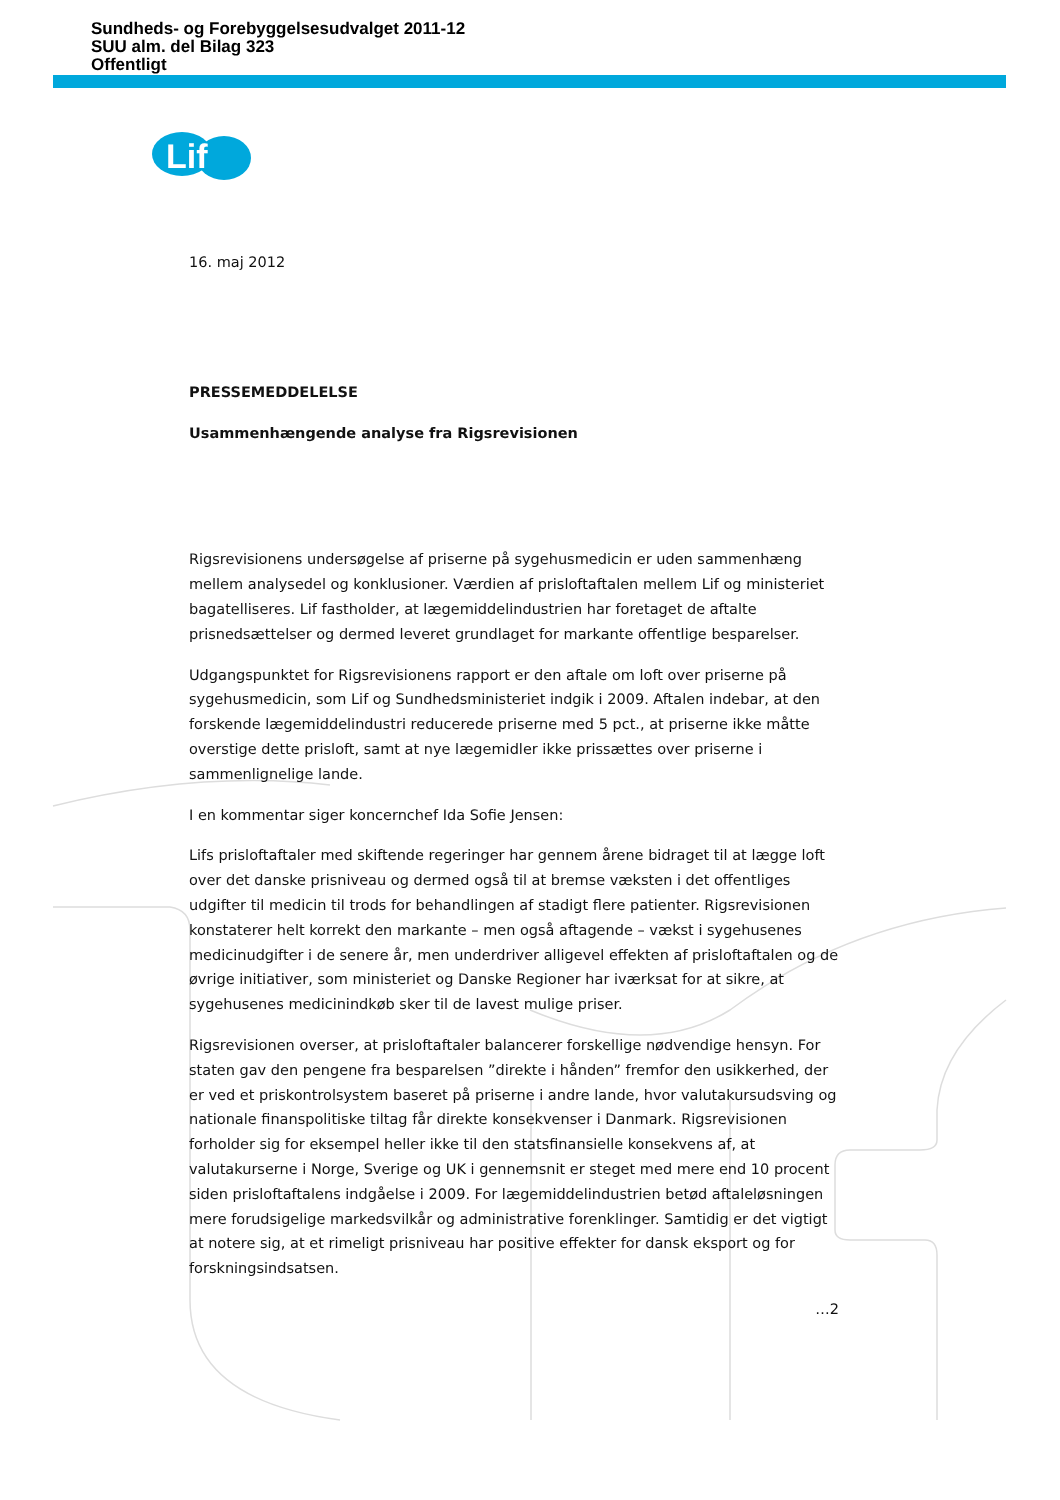Sundheds- og Forebyggelsesudvalget 2011-12
SUU alm. del Bilag 323
Offentligt
Lif
16. maj 2012
PRESSEMEDDELELSE
Usammenhængende analyse fra Rigsrevisionen
Rigsrevisionens undersøgelse af priserne på sygehusmedicin er uden sammenhæng mellem analysedel og konklusioner. Værdien af prisloftaftalen mellem Lif og ministeriet bagatelliseres. Lif fastholder, at lægemiddelindustrien har foretaget de aftalte prisnedsættelser og dermed leveret grundlaget for markante offentlige besparelser.
Udgangspunktet for Rigsrevisionens rapport er den aftale om loft over priserne på sygehusmedicin, som Lif og Sundhedsministeriet indgik i 2009. Aftalen indebar, at den forskende lægemiddelindustri reducerede priserne med 5 pct., at priserne ikke måtte overstige dette prisloft, samt at nye lægemidler ikke prissættes over priserne i sammenlignelige lande.
I en kommentar siger koncernchef Ida Sofie Jensen:
Lifs prisloftaftaler med skiftende regeringer har gennem årene bidraget til at lægge loft over det danske prisniveau og dermed også til at bremse væksten i det offentliges udgifter til medicin til trods for behandlingen af stadigt flere patienter. Rigsrevisionen konstaterer helt korrekt den markante – men også aftagende – vækst i sygehusenes medicinudgifter i de senere år, men underdriver alligevel effekten af prisloftaftalen og de øvrige initiativer, som ministeriet og Danske Regioner har iværksat for at sikre, at sygehusenes medicinindkøb sker til de lavest mulige priser.
Rigsrevisionen overser, at prisloftaftaler balancerer forskellige nødvendige hensyn. For staten gav den pengene fra besparelsen ”direkte i hånden” fremfor den usikkerhed, der er ved et priskontrolsystem baseret på priserne i andre lande, hvor valutakursudsving og nationale finanspolitiske tiltag får direkte konsekvenser i Danmark. Rigsrevisionen forholder sig for eksempel heller ikke til den statsfinansielle konsekvens af, at valutakurserne i Norge, Sverige og UK i gennemsnit er steget med mere end 10 procent siden prisloftaftalens indgåelse i 2009. For lægemiddelindustrien betød aftaleløsningen mere forudsigelige markedsvilkår og administrative forenklinger. Samtidig er det vigtigt at notere sig, at et rimeligt prisniveau har positive effekter for dansk eksport og for forskningsindsatsen.
…2